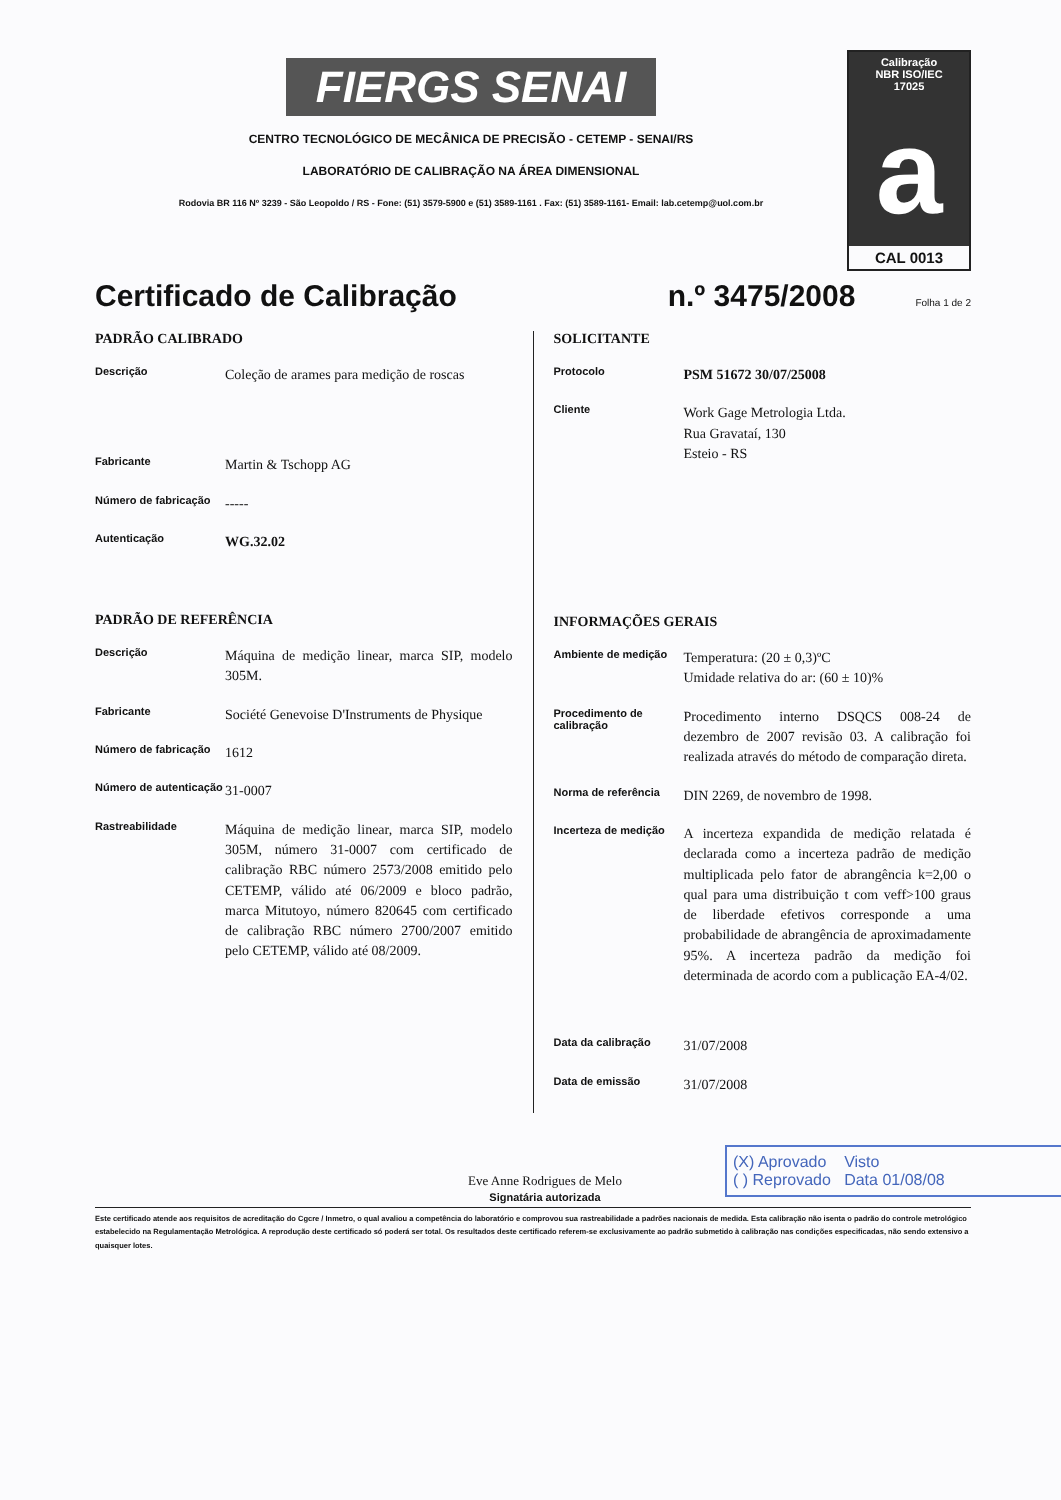FIERGS SENAI
CENTRO TECNOLÓGICO DE MECÂNICA DE PRECISÃO - CETEMP - SENAI/RS
LABORATÓRIO DE CALIBRAÇÃO NA ÁREA DIMENSIONAL
Rodovia BR 116 Nº 3239 - São Leopoldo / RS - Fone: (51) 3579-5900 e (51) 3589-1161 . Fax: (51) 3589-1161- Email: lab.cetemp@uol.com.br
Calibração
NBR ISO/IEC
17025
a
CAL 0013
Certificado de Calibração n.º 3475/2008 Folha 1 de 2
PADRÃO CALIBRADO
Descrição
Coleção de arames para medição de roscas
Fabricante
Martin & Tschopp AG
Número de fabricação
-----
Autenticação
WG.32.02
PADRÃO DE REFERÊNCIA
Descrição
Máquina de medição linear, marca SIP, modelo 305M.
Fabricante
Société Genevoise D'Instruments de Physique
Número de fabricação
1612
Número de autenticação
31-0007
Rastreabilidade
Máquina de medição linear, marca SIP, modelo 305M, número 31-0007 com certificado de calibração RBC número 2573/2008 emitido pelo CETEMP, válido até 06/2009 e bloco padrão, marca Mitutoyo, número 820645 com certificado de calibração RBC número 2700/2007 emitido pelo CETEMP, válido até 08/2009.
SOLICITANTE
Protocolo
PSM 51672 30/07/25008
Cliente
Work Gage Metrologia Ltda.
Rua Gravataí, 130
Esteio - RS
INFORMAÇÕES GERAIS
Ambiente de medição
Temperatura: (20 ± 0,3)ºC
Umidade relativa do ar: (60 ± 10)%
Procedimento de calibração
Procedimento interno DSQCS 008-24 de dezembro de 2007 revisão 03. A calibração foi realizada através do método de comparação direta.
Norma de referência
DIN 2269, de novembro de 1998.
Incerteza de medição
A incerteza expandida de medição relatada é declarada como a incerteza padrão de medição multiplicada pelo fator de abrangência k=2,00 o qual para uma distribuição t com veff>100 graus de liberdade efetivos corresponde a uma probabilidade de abrangência de aproximadamente 95%. A incerteza padrão da medição foi determinada de acordo com a publicação EA-4/02.
Data da calibração
31/07/2008
Data de emissão
31/07/2008
Eve Anne Rodrigues de Melo
Signatária autorizada
(X) Aprovado Visto
( ) Reprovado Data 01/08/08
Este certificado atende aos requisitos de acreditação do Cgcre / Inmetro, o qual avaliou a competência do laboratório e comprovou sua rastreabilidade a padrões nacionais de medida. Esta calibração não isenta o padrão do controle metrológico estabelecido na Regulamentação Metrológica. A reprodução deste certificado só poderá ser total. Os resultados deste certificado referem-se exclusivamente ao padrão submetido à calibração nas condições especificadas, não sendo extensivo a quaisquer lotes.